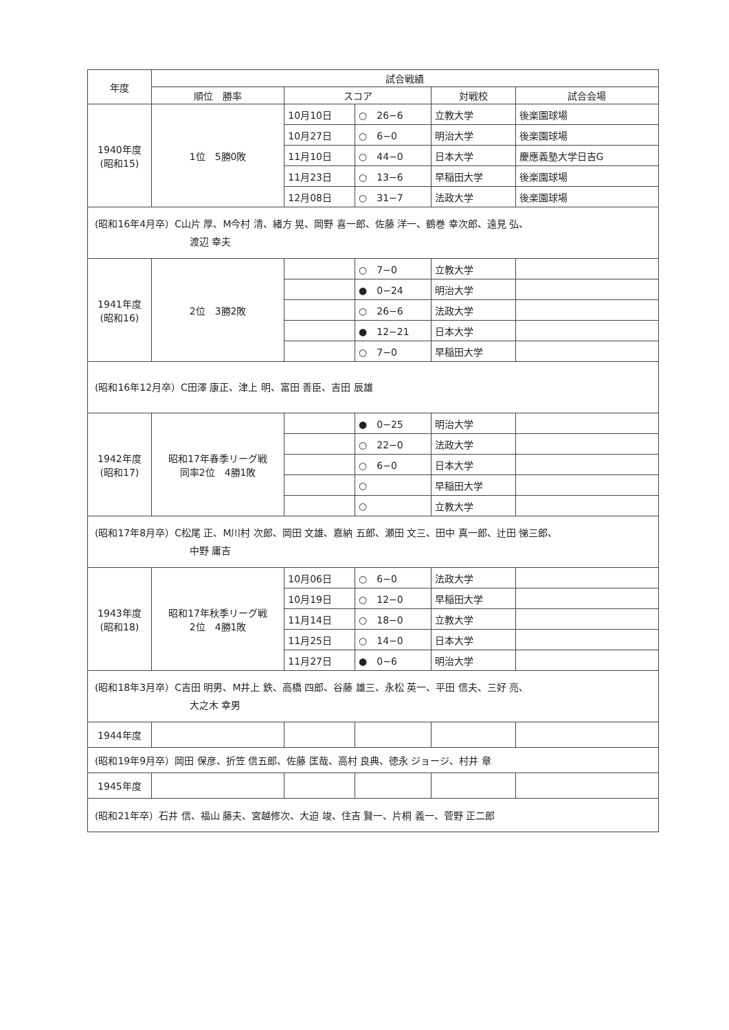| 年度 | 試合戦績 | | | | |
| --- | --- | --- | --- | --- | --- |
| | 順位 勝率 | スコア | | 対戦校 | 試合会場 |
| 1940年度 (昭和15) | 1位 5勝0敗 | 10月10日 | ○ 26−6 | 立教大学 | 後楽園球場 |
| | | 10月27日 | ○ 6−0 | 明治大学 | 後楽園球場 |
| | | 11月10日 | ○ 44−0 | 日本大学 | 慶應義塾大学日吉G |
| | | 11月23日 | ○ 13−6 | 早稲田大学 | 後楽園球場 |
| | | 12月08日 | ○ 31−7 | 法政大学 | 後楽園球場 |
| (昭和16年4月卒）C山片 厚、M今村 清、緒方 晃、岡野 喜一郎、佐藤 洋一、鶴巻 幸次郎、遠見 弘、 渡辺 幸夫 | | | | | |
| 1941年度 (昭和16) | 2位 3勝2敗 | | ○ 7−0 | 立教大学 | |
| | | | ● 0−24 | 明治大学 | |
| | | | ○ 26−6 | 法政大学 | |
| | | | ● 12−21 | 日本大学 | |
| | | | ○ 7−0 | 早稲田大学 | |
| (昭和16年12月卒）C田澤 康正、津上 明、富田 善臣、吉田 辰雄 | | | | | |
| 1942年度 (昭和17) | 昭和17年春季リーグ戦 同率2位 4勝1敗 | | ● 0−25 | 明治大学 | |
| | | | ○ 22−0 | 法政大学 | |
| | | | ○ 6−0 | 日本大学 | |
| | | | ○ | 早稲田大学 | |
| | | | ○ | 立教大学 | |
| (昭和17年8月卒）C松尾 正、M川村 次郎、岡田 文雄、嘉納 五郎、瀬田 文三、田中 真一郎、辻田 悌三郎、 中野 庸吉 | | | | | |
| 1943年度 (昭和18) | 昭和17年秋季リーグ戦 2位 4勝1敗 | 10月06日 | ○ 6−0 | 法政大学 | |
| | | 10月19日 | ○ 12−0 | 早稲田大学 | |
| | | 11月14日 | ○ 18−0 | 立教大学 | |
| | | 11月25日 | ○ 14−0 | 日本大学 | |
| | | 11月27日 | ● 0−6 | 明治大学 | |
| (昭和18年3月卒）C吉田 明男、M井上 鉄、高橋 四郎、谷藤 雄三、永松 英一、平田 信夫、三好 亮、 大之木 幸男 | | | | | |
| 1944年度 | | | | | |
| (昭和19年9月卒）岡田 保彦、折笠 信五郎、佐藤 匡哉、高村 良典、徳永 ジョージ、村井 章 | | | | | |
| 1945年度 | | | | | |
| (昭和21年卒）石井 信、福山 藤夫、宮越修次、大迫 竣、住吉 賢一、片桐 義一、菅野 正二郎 | | | | | |